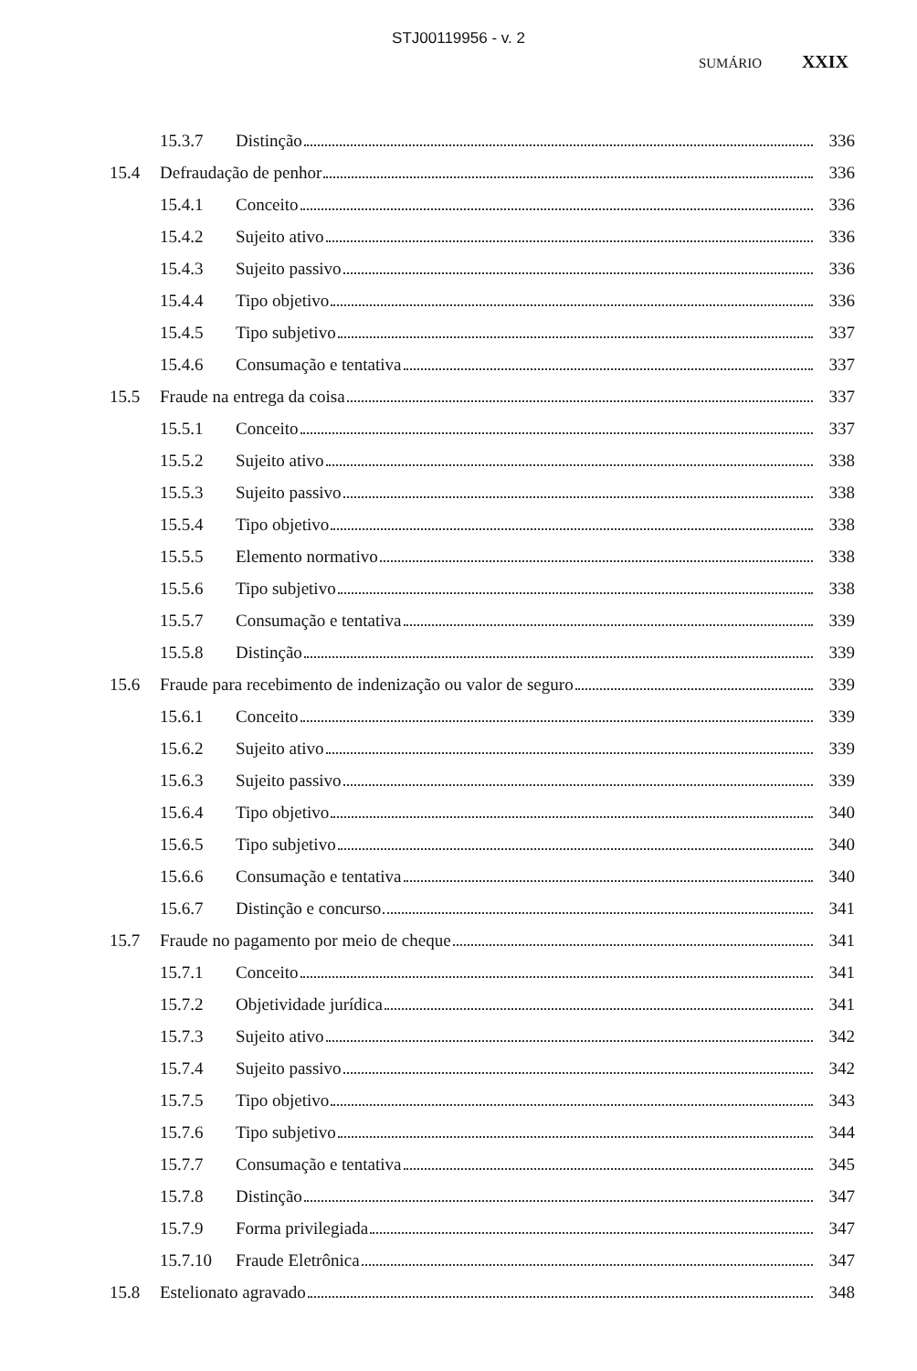STJ00119956 - v. 2
SUMÁRIO XXIX
15.3.7 Distinção 336
15.4 Defraudação de penhor 336
15.4.1 Conceito 336
15.4.2 Sujeito ativo 336
15.4.3 Sujeito passivo 336
15.4.4 Tipo objetivo 336
15.4.5 Tipo subjetivo 337
15.4.6 Consumação e tentativa 337
15.5 Fraude na entrega da coisa 337
15.5.1 Conceito 337
15.5.2 Sujeito ativo 338
15.5.3 Sujeito passivo 338
15.5.4 Tipo objetivo 338
15.5.5 Elemento normativo 338
15.5.6 Tipo subjetivo 338
15.5.7 Consumação e tentativa 339
15.5.8 Distinção 339
15.6 Fraude para recebimento de indenização ou valor de seguro 339
15.6.1 Conceito 339
15.6.2 Sujeito ativo 339
15.6.3 Sujeito passivo 339
15.6.4 Tipo objetivo 340
15.6.5 Tipo subjetivo 340
15.6.6 Consumação e tentativa 340
15.6.7 Distinção e concurso 341
15.7 Fraude no pagamento por meio de cheque 341
15.7.1 Conceito 341
15.7.2 Objetividade jurídica 341
15.7.3 Sujeito ativo 342
15.7.4 Sujeito passivo 342
15.7.5 Tipo objetivo 343
15.7.6 Tipo subjetivo 344
15.7.7 Consumação e tentativa 345
15.7.8 Distinção 347
15.7.9 Forma privilegiada 347
15.7.10 Fraude Eletrônica 347
15.8 Estelionato agravado 348